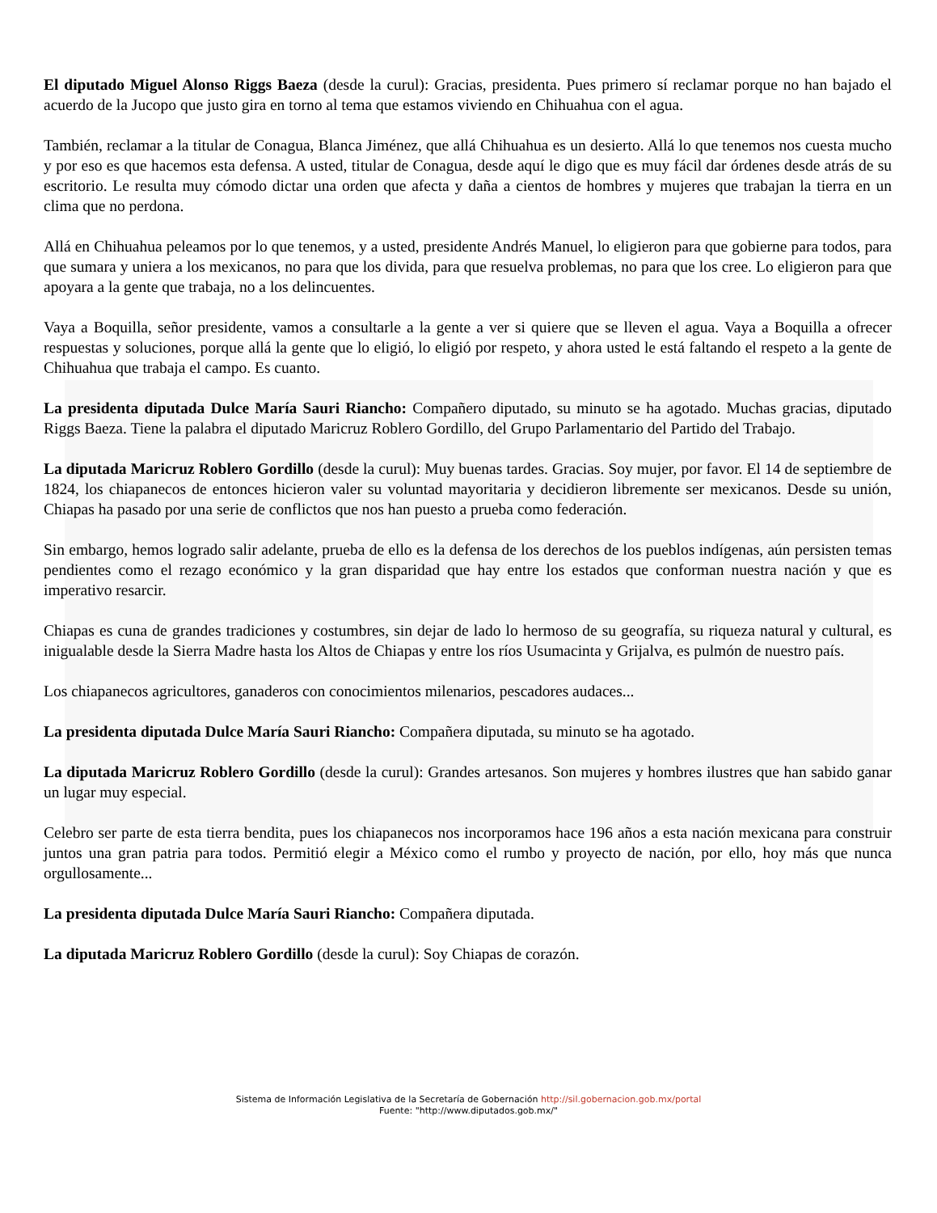El diputado Miguel Alonso Riggs Baeza (desde la curul): Gracias, presidenta. Pues primero sí reclamar porque no han bajado el acuerdo de la Jucopo que justo gira en torno al tema que estamos viviendo en Chihuahua con el agua.
También, reclamar a la titular de Conagua, Blanca Jiménez, que allá Chihuahua es un desierto. Allá lo que tenemos nos cuesta mucho y por eso es que hacemos esta defensa. A usted, titular de Conagua, desde aquí le digo que es muy fácil dar órdenes desde atrás de su escritorio. Le resulta muy cómodo dictar una orden que afecta y daña a cientos de hombres y mujeres que trabajan la tierra en un clima que no perdona.
Allá en Chihuahua peleamos por lo que tenemos, y a usted, presidente Andrés Manuel, lo eligieron para que gobierne para todos, para que sumara y uniera a los mexicanos, no para que los divida, para que resuelva problemas, no para que los cree. Lo eligieron para que apoyara a la gente que trabaja, no a los delincuentes.
Vaya a Boquilla, señor presidente, vamos a consultarle a la gente a ver si quiere que se lleven el agua. Vaya a Boquilla a ofrecer respuestas y soluciones, porque allá la gente que lo eligió, lo eligió por respeto, y ahora usted le está faltando el respeto a la gente de Chihuahua que trabaja el campo. Es cuanto.
La presidenta diputada Dulce María Sauri Riancho: Compañero diputado, su minuto se ha agotado. Muchas gracias, diputado Riggs Baeza. Tiene la palabra el diputado Maricruz Roblero Gordillo, del Grupo Parlamentario del Partido del Trabajo.
La diputada Maricruz Roblero Gordillo (desde la curul): Muy buenas tardes. Gracias. Soy mujer, por favor. El 14 de septiembre de 1824, los chiapanecos de entonces hicieron valer su voluntad mayoritaria y decidieron libremente ser mexicanos. Desde su unión, Chiapas ha pasado por una serie de conflictos que nos han puesto a prueba como federación.
Sin embargo, hemos logrado salir adelante, prueba de ello es la defensa de los derechos de los pueblos indígenas, aún persisten temas pendientes como el rezago económico y la gran disparidad que hay entre los estados que conforman nuestra nación y que es imperativo resarcir.
Chiapas es cuna de grandes tradiciones y costumbres, sin dejar de lado lo hermoso de su geografía, su riqueza natural y cultural, es inigualable desde la Sierra Madre hasta los Altos de Chiapas y entre los ríos Usumacinta y Grijalva, es pulmón de nuestro país.
Los chiapanecos agricultores, ganaderos con conocimientos milenarios, pescadores audaces...
La presidenta diputada Dulce María Sauri Riancho: Compañera diputada, su minuto se ha agotado.
La diputada Maricruz Roblero Gordillo (desde la curul): Grandes artesanos. Son mujeres y hombres ilustres que han sabido ganar un lugar muy especial.
Celebro ser parte de esta tierra bendita, pues los chiapanecos nos incorporamos hace 196 años a esta nación mexicana para construir juntos una gran patria para todos. Permitió elegir a México como el rumbo y proyecto de nación, por ello, hoy más que nunca orgullosamente...
La presidenta diputada Dulce María Sauri Riancho: Compañera diputada.
La diputada Maricruz Roblero Gordillo (desde la curul): Soy Chiapas de corazón.
Sistema de Información Legislativa de la Secretaría de Gobernación http://sil.gobernacion.gob.mx/portal
Fuente: "http://www.diputados.gob.mx/"